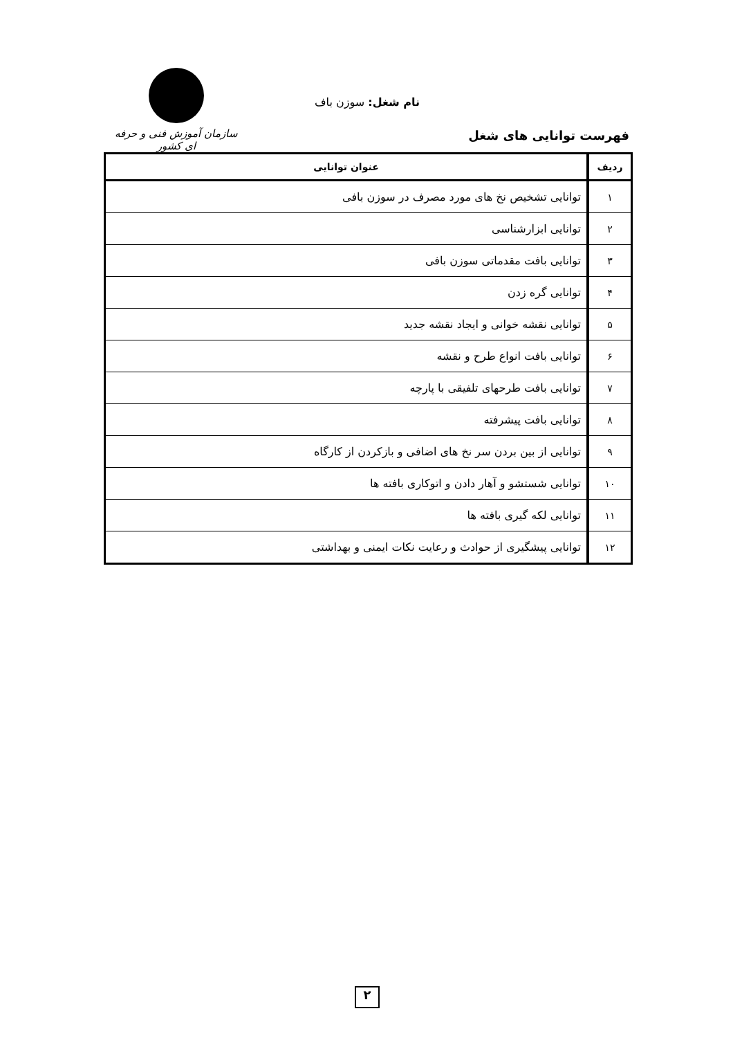نام شغل: سوزن باف
فهرست توانایی های شغل
سازمان آموزش فنی و حرفه ای کشور
| ردیف | عنوان توانایی |
| --- | --- |
| ۱ | توانایی تشخیص نخ های مورد مصرف در سوزن بافی |
| ۲ | توانایی ابزارشناسی |
| ۳ | توانایی بافت مقدماتی سوزن بافی |
| ۴ | توانایی گره زدن |
| ۵ | توانایی نقشه خوانی و ایجاد نقشه جدید |
| ۶ | توانایی بافت انواع طرح و نقشه |
| ۷ | توانایی بافت طرحهای تلفیقی با پارچه |
| ۸ | توانایی بافت پیشرفته |
| ۹ | توانایی از بین بردن سر نخ های اضافی و بازکردن از کارگاه |
| ۱۰ | توانایی شستشو و آهار دادن و اتوکاری بافته ها |
| ۱۱ | توانایی لکه گیری بافته ها |
| ۱۲ | توانایی پیشگیری از حوادث و رعایت نکات ایمنی و بهداشتی |
۲